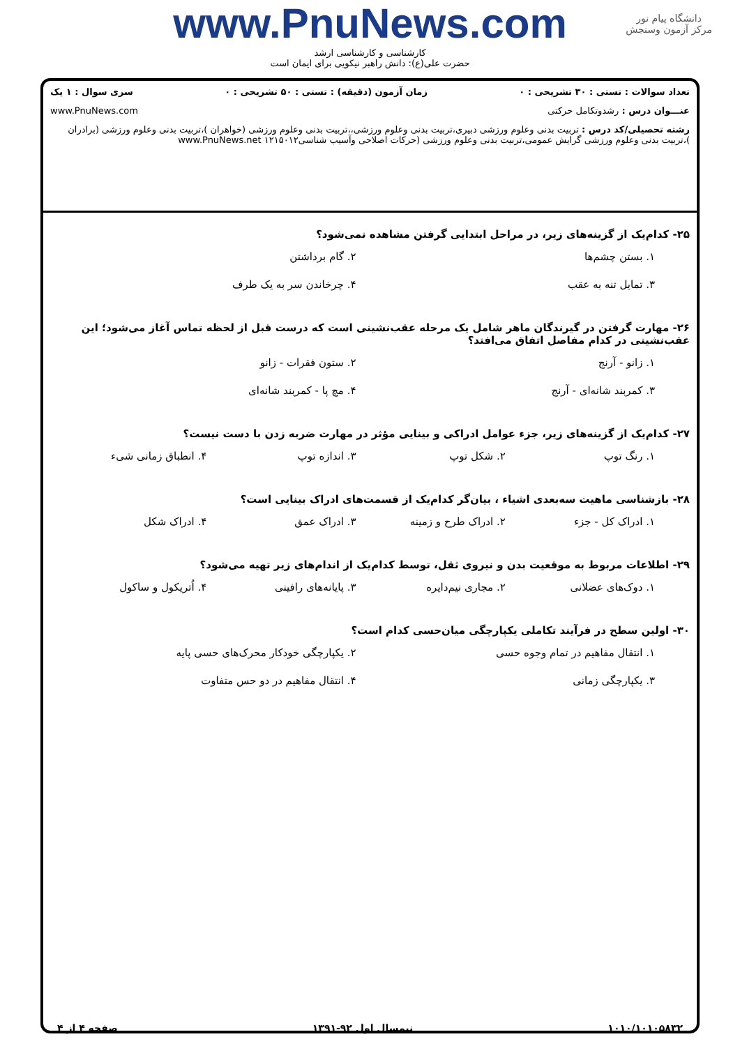دانشگاه پیام نور
مرکز آزمون وسنجش
www.PnuNews.com
کارشناسی و کارشناسی ارشد
حضرت علی(ع): دانش راهبر نیکویی برای ایمان است
تعداد سوالات : تستی : ۳۰ تشریحی : ۰ زمان آزمون (دقیقه) : تستی : ۵۰ تشریحی : ۰ سری سوال : ۱ یک
عنـــوان درس : رشدوتکامل حرکتی www.PnuNews.com
رشته تحصیلی/کد درس : تربیت بدنی وعلوم ورزشی دبیری،تربیت بدنی وعلوم ورزشی،،تربیت بدنی وعلوم ورزشی (خواهران )،تربیت بدنی وعلوم ورزشی (برادران )،تربیت بدنی وعلوم ورزشی گرایش عمومی،تربیت بدنی وعلوم ورزشی (حرکات اصلاحی وآسیب شناسی۱۲۱۵۰۱۲ www.PnuNews.net
۲۵- کدام‌یک از گزینه‌های زیر، در مراحل ابتدایی گرفتن مشاهده نمی‌شود؟
۱. بستن چشم‌ها ۲. گام برداشتن ۳. تمایل تنه به عقب ۴. چرخاندن سر به یک طرف
۲۶- مهارت گرفتن در گیرندگان ماهر شامل یک مرحله عقب‌نشینی است که درست قبل از لحظه تماس آغاز می‌شود؛ این عقب‌نشینی در کدام مفاصل اتفاق می‌افتد؟
۱. زانو - آرنج ۲. ستون فقرات - زانو ۳. کمربند شانه‌ای - آرنج ۴. مچ پا - کمربند شانه‌ای
۲۷- کدام‌یک از گزینه‌های زیر، جزء عوامل ادراکی و بینایی مؤثر در مهارت ضربه زدن با دست نیست؟
۱. رنگ توپ ۲. شکل توپ ۳. اندازه توپ ۴. انطباق زمانی شیء
۲۸- بازشناسی ماهیت سه‌بعدی اشیاء ، بیان‌گر کدام‌یک از قسمت‌های ادراک بینایی است؟
۱. ادراک کل - جزء ۲. ادراک طرح و زمینه ۳. ادراک عمق ۴. ادراک شکل
۲۹- اطلاعات مربوط به موقعیت بدن و نیروی ثقل، توسط کدام‌یک از اندام‌های زیر تهیه می‌شود؟
۱. دوک‌های عضلانی ۲. مجاری نیم‌دایره ۳. پایانه‌های رافینی ۴. اُتریکول و ساکول
۳۰- اولین سطح در فرآیند تکاملی یکپارچگی میان‌حسی کدام است؟
۱. انتقال مفاهیم در تمام وجوه حسی ۲. یکپارچگی خودکار محرک‌های حسی پایه ۳. یکپارچگی زمانی ۴. انتقال مفاهیم در دو حس متفاوت
۱۰۱۰/۱۰۱۰۵۸۳۲ نیمسال اول ۹۲-۱۳۹۱ صفحه ۴ از ۴